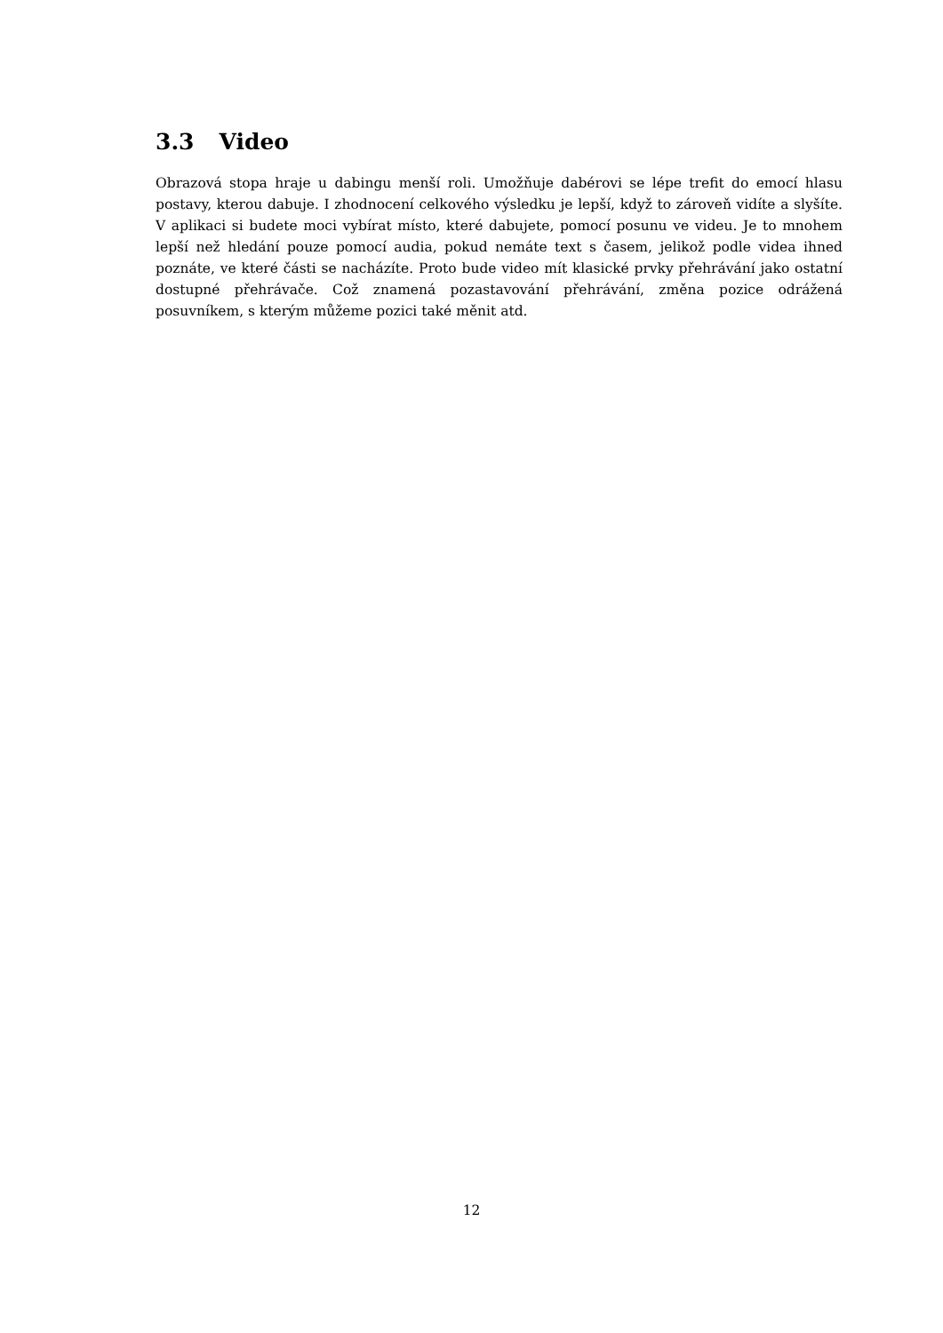3.3 Video
Obrazová stopa hraje u dabingu menší roli. Umožňuje dabérovi se lépe trefit do emocí hlasu postavy, kterou dabuje. I zhodnocení celkového výsledku je lepší, když to zároveň vidíte a slyšíte. V aplikaci si budete moci vybírat místo, které dabujete, pomocí posunu ve videu. Je to mnohem lepší než hledání pouze pomocí audia, pokud nemáte text s časem, jelikož podle videa ihned poznáte, ve které části se nacházíte. Proto bude video mít klasické prvky přehrávání jako ostatní dostupné přehrávače. Což znamená pozastavování přehrávání, změna pozice odrážená posuvníkem, s kterým můžeme pozici také měnit atd.
12